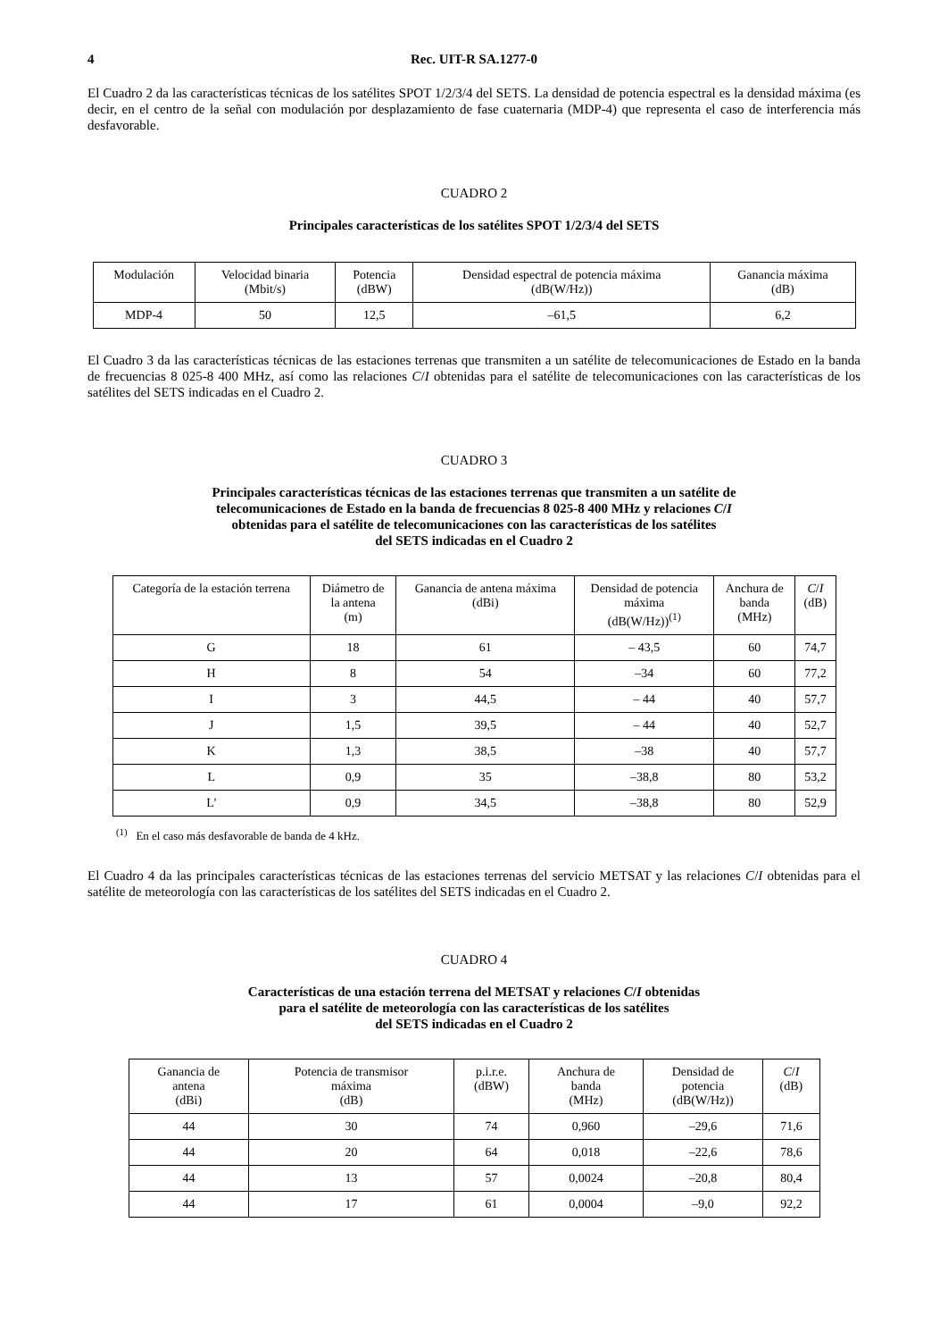4 Rec. UIT-R SA.1277-0
El Cuadro 2 da las características técnicas de los satélites SPOT 1/2/3/4 del SETS. La densidad de potencia espectral es la densidad máxima (es decir, en el centro de la señal con modulación por desplazamiento de fase cuaternaria (MDP-4) que representa el caso de interferencia más desfavorable.
CUADRO 2
Principales características de los satélites SPOT 1/2/3/4 del SETS
| Modulación | Velocidad binaria (Mbit/s) | Potencia (dBW) | Densidad espectral de potencia máxima (dB(W/Hz)) | Ganancia máxima (dB) |
| --- | --- | --- | --- | --- |
| MDP-4 | 50 | 12,5 | –61,5 | 6,2 |
El Cuadro 3 da las características técnicas de las estaciones terrenas que transmiten a un satélite de telecomunicaciones de Estado en la banda de frecuencias 8 025-8 400 MHz, así como las relaciones C/I obtenidas para el satélite de telecomunicaciones con las características de los satélites del SETS indicadas en el Cuadro 2.
CUADRO 3
Principales características técnicas de las estaciones terrenas que transmiten a un satélite de
telecomunicaciones de Estado en la banda de frecuencias 8 025-8 400 MHz y relaciones C/I
obtenidas para el satélite de telecomunicaciones con las características de los satélites
del SETS indicadas en el Cuadro 2
| Categoría de la estación terrena | Diámetro de la antena (m) | Ganancia de antena máxima (dBi) | Densidad de potencia máxima (dB(W/Hz))<sup>(1)</sup> | Anchura de banda (MHz) | C / I (dB) |
| --- | --- | --- | --- | --- | --- |
| G | 18 | 61 | – 43,5 | 60 | 74,7 |
| H | 8 | 54 | –34 | 60 | 77,2 |
| I | 3 | 44,5 | – 44 | 40 | 57,7 |
| J | 1,5 | 39,5 | – 44 | 40 | 52,7 |
| K | 1,3 | 38,5 | –38 | 40 | 57,7 |
| L | 0,9 | 35 | –38,8 | 80 | 53,2 |
| L' | 0,9 | 34,5 | –38,8 | 80 | 52,9 |
<sup>(1)</sup> En el caso más desfavorable de banda de 4 kHz.
El Cuadro 4 da las principales características técnicas de las estaciones terrenas del servicio METSAT y las relaciones C/I obtenidas para el satélite de meteorología con las características de los satélites del SETS indicadas en el Cuadro 2.
CUADRO 4
Características de una estación terrena del METSAT y relaciones C/I obtenidas
para el satélite de meteorología con las características de los satélites
del SETS indicadas en el Cuadro 2
| Ganancia de antena (dBi) | Potencia de transmisor máxima (dB) | p.i.r.e. (dBW) | Anchura de banda (MHz) | Densidad de potencia (dB(W/Hz)) | C / I (dB) |
| --- | --- | --- | --- | --- | --- |
| 44 | 30 | 74 | 0,960 | –29,6 | 71,6 |
| 44 | 20 | 64 | 0,018 | –22,6 | 78,6 |
| 44 | 13 | 57 | 0,0024 | –20,8 | 80,4 |
| 44 | 17 | 61 | 0,0004 | –9,0 | 92,2 |